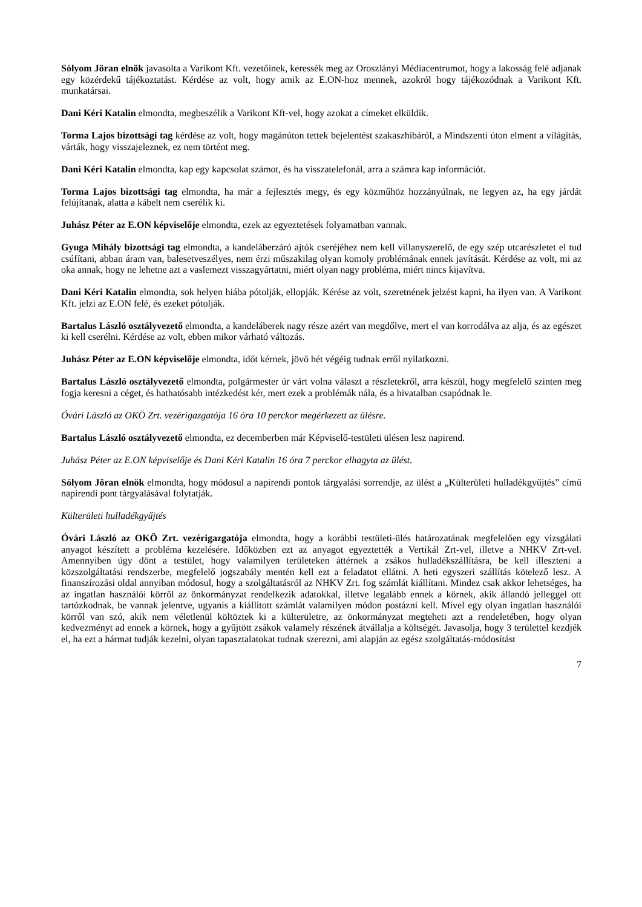Sólyom Jöran elnök javasolta a Varikont Kft. vezetőinek, keressék meg az Oroszlányi Médiacentrumot, hogy a lakosság felé adjanak egy közérdekű tájékoztatást. Kérdése az volt, hogy amik az E.ON-hoz mennek, azokról hogy tájékozódnak a Varikont Kft. munkatársai.
Dani Kéri Katalin elmondta, megbeszélik a Varikont Kft-vel, hogy azokat a címeket elküldik.
Torma Lajos bizottsági tag kérdése az volt, hogy magánúton tettek bejelentést szakaszhibáról, a Mindszenti úton elment a világítás, várták, hogy visszajeleznek, ez nem történt meg.
Dani Kéri Katalin elmondta, kap egy kapcsolat számot, és ha visszatelefonál, arra a számra kap információt.
Torma Lajos bizottsági tag elmondta, ha már a fejlesztés megy, és egy közműhöz hozzányúlnak, ne legyen az, ha egy járdát felújítanak, alatta a kábelt nem cserélik ki.
Juhász Péter az E.ON képviselője elmondta, ezek az egyeztetések folyamatban vannak.
Gyuga Mihály bizottsági tag elmondta, a kandeláberzáró ajtók cseréjéhez nem kell villanyszerelő, de egy szép utcarészletet el tud csúfítani, abban áram van, balesetveszélyes, nem érzi műszakilag olyan komoly problémának ennek javítását. Kérdése az volt, mi az oka annak, hogy ne lehetne azt a vaslemezt visszagyártatni, miért olyan nagy probléma, miért nincs kijavítva.
Dani Kéri Katalin elmondta, sok helyen hiába pótolják, ellopják. Kérése az volt, szeretnének jelzést kapni, ha ilyen van. A Varikont Kft. jelzi az E.ON felé, és ezeket pótolják.
Bartalus László osztályvezető elmondta, a kandeláberek nagy része azért van megdőlve, mert el van korrodálva az alja, és az egészet ki kell cserélni. Kérdése az volt, ebben mikor várható változás.
Juhász Péter az E.ON képviselője elmondta, időt kérnek, jövő hét végéig tudnak erről nyilatkozni.
Bartalus László osztályvezető elmondta, polgármester úr várt volna választ a részletekről, arra készül, hogy megfelelő szinten meg fogja keresni a céget, és hathatósabb intézkedést kér, mert ezek a problémák nála, és a hivatalban csapódnak le.
Óvári László az OKÖ Zrt. vezérigazgatója 16 óra 10 perckor megérkezett az ülésre.
Bartalus László osztályvezető elmondta, ez decemberben már Képviselő-testületi ülésen lesz napirend.
Juhász Péter az E.ON képviselője és Dani Kéri Katalin 16 óra 7 perckor elhagyta az ülést.
Sólyom Jöran elnök elmondta, hogy módosul a napirendi pontok tárgyalási sorrendje, az ülést a „Külterületi hulladékgyűjtés” című napirendi pont tárgyalásával folytatják.
Külterületi hulladékgyűjtés
Óvári László az OKÖ Zrt. vezérigazgatója elmondta, hogy a korábbi testületi-ülés határozatának megfelelően egy vizsgálati anyagot készített a probléma kezelésére. Időközben ezt az anyagot egyeztették a Vertikál Zrt-vel, illetve a NHKV Zrt-vel. Amennyiben úgy dönt a testület, hogy valamilyen területeken áttérnek a zsákos hulladékszállításra, be kell illeszteni a közszolgáltatási rendszerbe, megfelelő jogszabály mentén kell ezt a feladatot ellátni. A heti egyszeri szállítás kötelező lesz. A finanszírozási oldal annyiban módosul, hogy a szolgáltatásról az NHKV Zrt. fog számlát kiállítani. Mindez csak akkor lehetséges, ha az ingatlan használói körről az önkormányzat rendelkezik adatokkal, illetve legalább ennek a körnek, akik állandó jelleggel ott tartózkodnak, be vannak jelentve, ugyanis a kiállított számlát valamilyen módon postázni kell. Mivel egy olyan ingatlan használói körről van szó, akik nem véletlenül költöztek ki a külterületre, az önkormányzat megteheti azt a rendeletében, hogy olyan kedvezményt ad ennek a körnek, hogy a gyűjtött zsákok valamely részének átvállalja a költségét. Javasolja, hogy 3 területtel kezdjék el, ha ezt a hármat tudják kezelni, olyan tapasztalatokat tudnak szerezni, ami alapján az egész szolgáltatás-módosítást
7